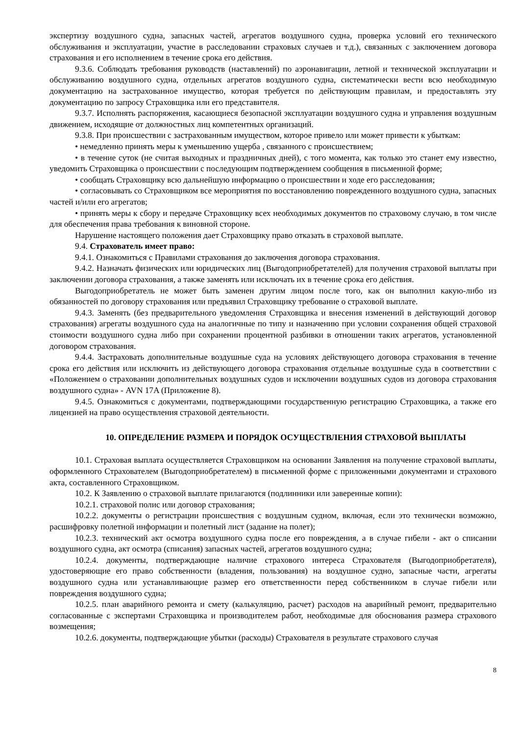экспертизу воздушного судна, запасных частей, агрегатов воздушного судна, проверка условий его технического обслуживания и эксплуатации, участие в расследовании страховых случаев и т.д.), связанных с заключением договора страхования и его исполнением в течение срока его действия.
9.3.6. Соблюдать требования руководств (наставлений) по аэронавигации, летной и технической эксплуатации и обслуживанию воздушного судна, отдельных агрегатов воздушного судна, систематически вести всю необходимую документацию на застрахованное имущество, которая требуется по действующим правилам, и предоставлять эту документацию по запросу Страховщика или его представителя.
9.3.7. Исполнять распоряжения, касающиеся безопасной эксплуатации воздушного судна и управления воздушным движением, исходящие от должностных лиц компетентных организаций.
9.3.8. При происшествии с застрахованным имуществом, которое привело или может привести к убыткам:
• немедленно принять меры к уменьшению ущерба , связанного с происшествием;
• в течение суток (не считая выходных и праздничных дней), с того момента, как только это станет ему известно, уведомить Страховщика о происшествии с последующим подтверждением сообщения в письменной форме;
• сообщать Страховщику всю дальнейшую информацию о происшествии и ходе его расследования;
• согласовывать со Страховщиком все мероприятия по восстановлению поврежденного воздушного судна, запасных частей и/или его агрегатов;
• принять меры к сбору и передаче Страховщику всех необходимых документов по страховому случаю, в том числе для обеспечения права требования к виновной стороне.
Нарушение настоящего положения дает Страховщику право отказать в страховой выплате.
9.4. Страхователь имеет право:
9.4.1. Ознакомиться с Правилами страхования до заключения договора страхования.
9.4.2. Назначать физических или юридических лиц (Выгодоприобретателей) для получения страховой выплаты при заключении договора страхования, а также заменять или исключать их в течение срока его действия.
Выгодоприобретатель не может быть заменен другим лицом после того, как он выполнил какую-либо из обязанностей по договору страхования или предъявил Страховщику требование о страховой выплате.
9.4.3. Заменять (без предварительного уведомления Страховщика и внесения изменений в действующий договор страхования) агрегаты воздушного суда на аналогичные по типу и назначению при условии сохранения общей страховой стоимости воздушного судна либо при сохранении процентной разбивки в отношении таких агрегатов, установленной договором страхования.
9.4.4. Застраховать дополнительные воздушные суда на условиях действующего договора страхования в течение срока его действия или исключить из действующего договора страхования отдельные воздушные суда в соответствии с «Положением о страховании дополнительных воздушных судов и исключении воздушных судов из договора страхования воздушного судна» - AVN 17A (Приложение 8).
9.4.5. Ознакомиться с документами, подтверждающими государственную регистрацию Страховщика, а также его лицензией на право осуществления страховой деятельности.
10. ОПРЕДЕЛЕНИЕ РАЗМЕРА И ПОРЯДОК ОСУЩЕСТВЛЕНИЯ СТРАХОВОЙ ВЫПЛАТЫ
10.1. Страховая выплата осуществляется Страховщиком на основании Заявления на получение страховой выплаты, оформленного Страхователем (Выгодоприобретателем) в письменной форме с приложенными документами и страхового акта, составленного Страховщиком.
10.2. К Заявлению о страховой выплате прилагаются (подлинники или заверенные копии):
10.2.1. страховой полис или договор страхования;
10.2.2. документы о регистрации происшествия с воздушным судном, включая, если это технически возможно, расшифровку полетной информации и полетный лист (задание на полет);
10.2.3. технический акт осмотра воздушного судна после его повреждения, а в случае гибели - акт о списании воздушного судна, акт осмотра (списания) запасных частей, агрегатов воздушного судна;
10.2.4. документы, подтверждающие наличие страхового интереса Страхователя (Выгодоприобретателя), удостоверяющие его право собственности (владения, пользования) на воздушное судно, запасные части, агрегаты воздушного судна или устанавливающие размер его ответственности перед собственником в случае гибели или повреждения воздушного судна;
10.2.5. план аварийного ремонта и смету (калькуляцию, расчет) расходов на аварийный ремонт, предварительно согласованные с экспертами Страховщика и производителем работ, необходимые для обоснования размера страхового возмещения;
10.2.6. документы, подтверждающие убытки (расходы) Страхователя в результате страхового случая
8